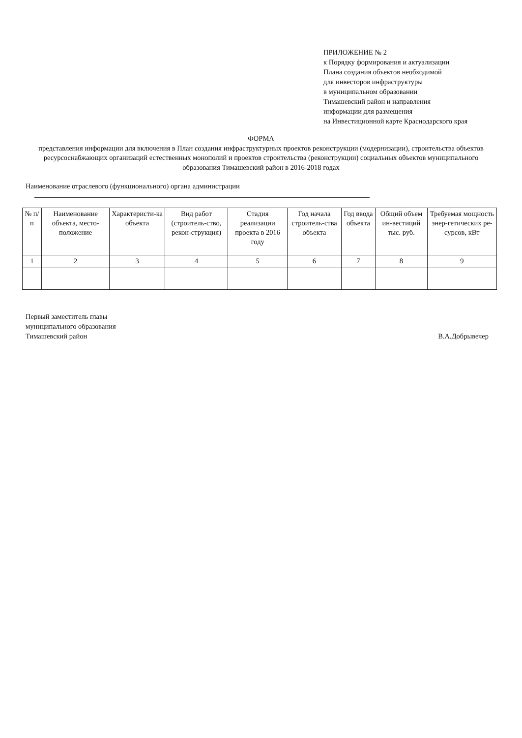ПРИЛОЖЕНИЕ № 2
к Порядку формирования и актуализации
Плана создания объектов необходимой
для инвесторов инфраструктуры
в муниципальном образовании
Тимашевский район и направления
информации для размещения
на Инвестиционной карте Краснодарского края
ФОРМА
представления информации для включения в План создания инфраструктурных проектов реконструкции (модернизации), строительства объектов ресурсоснабжающих организаций естественных монополий и проектов строительства (реконструкции) социальных объектов муниципального образования Тимашевский район в 2016-2018 годах
Наименование отраслевого (функционального) органа администрации
| № п/п | Наименование объекта, место-положение | Характеристи-ка объекта | Вид работ (строитель-ство, рекон-струкция) | Стадия реализации проекта в 2016 году | Год начала строитель-ства объекта | Год ввода объекта | Общий объем ин-вестиций тыс. руб. | Требуемая мощность энер-гетических ре-сурсов, кВт |
| --- | --- | --- | --- | --- | --- | --- | --- | --- |
| 1 | 2 | 3 | 4 | 5 | 6 | 7 | 8 | 9 |
Первый заместитель главы
муниципального образования
Тимашевский район
В.А.Добрывечер